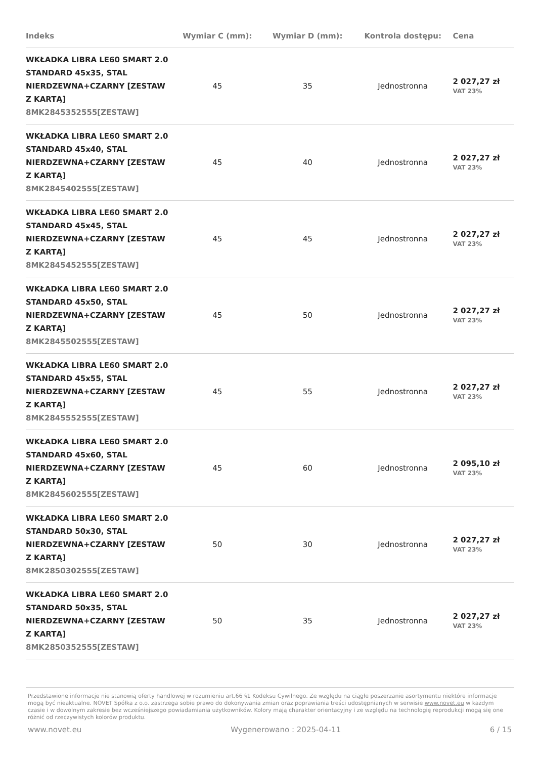| Indeks | Wymiar C (mm): | Wymiar D (mm): | Kontrola dostępu: | Cena |
| --- | --- | --- | --- | --- |
| WKŁADKA LIBRA LE60 SMART 2.0 STANDARD 45x35, STAL NIERDZEWNA+CZARNY [ZESTAW Z KARTĄ] 8MK2845352555[ZESTAW] | 45 | 35 | Jednostronna | 2 027,27 zł VAT 23% |
| WKŁADKA LIBRA LE60 SMART 2.0 STANDARD 45x40, STAL NIERDZEWNA+CZARNY [ZESTAW Z KARTĄ] 8MK2845402555[ZESTAW] | 45 | 40 | Jednostronna | 2 027,27 zł VAT 23% |
| WKŁADKA LIBRA LE60 SMART 2.0 STANDARD 45x45, STAL NIERDZEWNA+CZARNY [ZESTAW Z KARTĄ] 8MK2845452555[ZESTAW] | 45 | 45 | Jednostronna | 2 027,27 zł VAT 23% |
| WKŁADKA LIBRA LE60 SMART 2.0 STANDARD 45x50, STAL NIERDZEWNA+CZARNY [ZESTAW Z KARTĄ] 8MK2845502555[ZESTAW] | 45 | 50 | Jednostronna | 2 027,27 zł VAT 23% |
| WKŁADKA LIBRA LE60 SMART 2.0 STANDARD 45x55, STAL NIERDZEWNA+CZARNY [ZESTAW Z KARTĄ] 8MK2845552555[ZESTAW] | 45 | 55 | Jednostronna | 2 027,27 zł VAT 23% |
| WKŁADKA LIBRA LE60 SMART 2.0 STANDARD 45x60, STAL NIERDZEWNA+CZARNY [ZESTAW Z KARTĄ] 8MK2845602555[ZESTAW] | 45 | 60 | Jednostronna | 2 095,10 zł VAT 23% |
| WKŁADKA LIBRA LE60 SMART 2.0 STANDARD 50x30, STAL NIERDZEWNA+CZARNY [ZESTAW Z KARTĄ] 8MK2850302555[ZESTAW] | 50 | 30 | Jednostronna | 2 027,27 zł VAT 23% |
| WKŁADKA LIBRA LE60 SMART 2.0 STANDARD 50x35, STAL NIERDZEWNA+CZARNY [ZESTAW Z KARTĄ] 8MK2850352555[ZESTAW] | 50 | 35 | Jednostronna | 2 027,27 zł VAT 23% |
Przedstawione informacje nie stanowią oferty handlowej w rozumieniu art.66 §1 Kodeksu Cywilnego. Ze względu na ciągłe poszerzanie asortymentu niektóre informacje mogą być nieaktualne. NOVET Spółka z o.o. zastrzega sobie prawo do dokonywania zmian oraz poprawiania treści udostępnianych w serwisie www.novet.eu w każdym czasie i w dowolnym zakresie bez wcześniejszego powiadamiania użytkowników. Kolory mają charakter orientacyjny i ze względu na technologię reprodukcji mogą się one różnić od rzeczywistych kolorów produktu.
www.novet.eu Wygenerowano : 2025-04-11 6 / 15